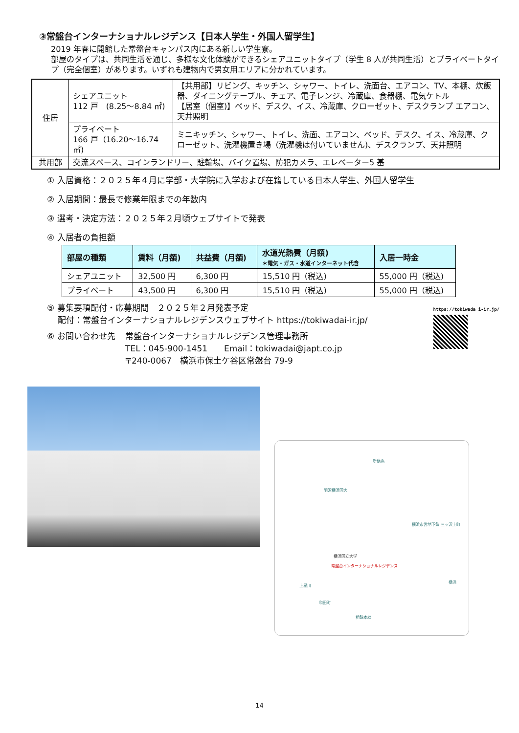③常盤台インターナショナルレジデンス【日本人学生・外国人留学生】
2019 年春に開館した常盤台キャンパス内にある新しい学生寮。
部屋のタイプは、共同生活を通じ、多様な文化体験ができるシェアユニットタイプ（学生 8 人が共同生活）とプライベートタイプ（完全個室）があります。いずれも建物内で男女用エリアに分かれています。
| 住居 | シェアユニット 112 戸 (8.25～8.84 ㎡) | 【共用部】リビング、キッチン、シャワー、トイレ、洗面台、エアコン、TV、本棚、炊飯器、ダイニングテーブル、チェア、電子レンジ、冷蔵庫、食器棚、電気ケトル 【居室（個室)】ベッド、デスク、イス、冷蔵庫、クローゼット、デスクランプ エアコン、天井照明 |
| | プライベート 166 戸（16.20～16.74 ㎡) | ミニキッチン、シャワー、トイレ、洗面、エアコン、ベッド、デスク、イス、冷蔵庫、クローゼット、洗濯機置き場（洗濯機は付いていません)、デスクランプ、天井照明 |
| 共用部 | 交流スペース、コインランドリー、駐輪場、バイク置場、防犯カメラ、エレベーター5 基 | |
① 入居資格：２０２５年４月に学部・大学院に入学および在籍している日本人学生、外国人留学生
② 入居期間：最長で修業年限までの年数内
③ 選考・決定方法：２０２５年２月頃ウェブサイトで発表
④ 入居者の負担額
| 部屋の種類 | 賃料（月額) | 共益費（月額) | 水道光熱費（月額) ＊電気・ガス・水道インターネット代含 | 入居一時金 |
| --- | --- | --- | --- | --- |
| シェアユニット | 32,500 円 | 6,300 円 | 15,510 円（税込) | 55,000 円（税込) |
| プライベート | 43,500 円 | 6,300 円 | 15,510 円（税込) | 55,000 円（税込) |
⑤ 募集要項配付・応募期間　２０２５年２月発表予定
　 配付：常盤台インターナショナルレジデンスウェブサイト https://tokiwadai-ir.jp/
⑥ お問い合わせ先 常盤台インターナショナルレジデンス管理事務所
TEL：045-900-1451　　Email：tokiwadai@japt.co.jp
〒240-0067　横浜市保土ケ谷区常盤台 79-9
https://tokiwada i-ir.jp/
新横浜
羽沢横浜国大
横浜国立大学
常盤台インターナショナルレジデンス
横浜市営地下鉄 三ッ沢上町
上星川
和田町
横浜
相鉄本線
14